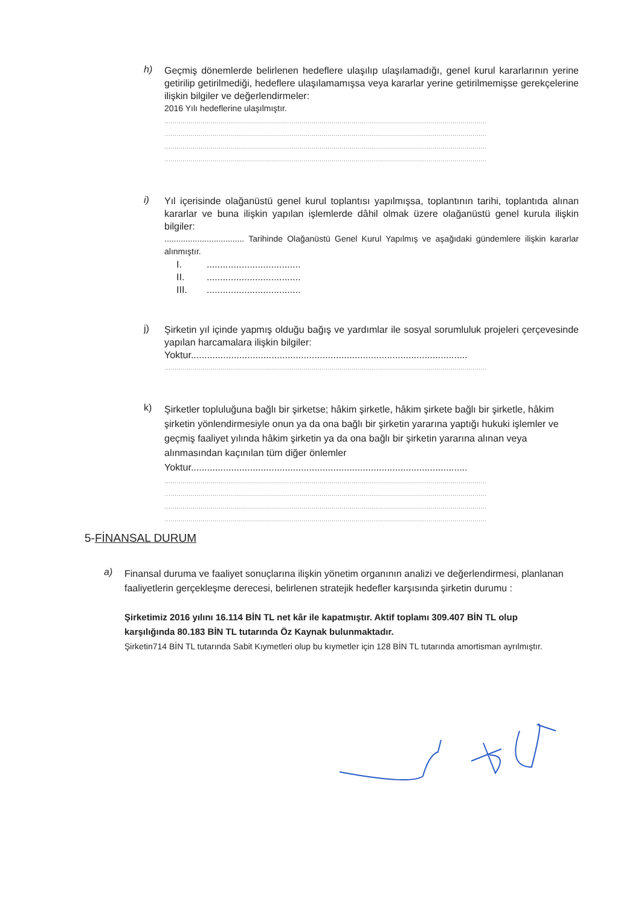h)
Geçmiş dönemlerde belirlenen hedeflere ulaşılıp ulaşılamadığı, genel kurul kararlarının yerine getirilip getirilmediği, hedeflere ulaşılamamışsa veya kararlar yerine getirilmemişse gerekçelerine ilişkin bilgiler ve değerlendirmeler:
2016 Yılı hedeflerine ulaşılmıştır.
................................................................................................................................................................
................................................................................................................................................................
................................................................................................................................................................
................................................................................................................................................................
i)
Yıl içerisinde olağanüstü genel kurul toplantısı yapılmışsa, toplantının tarihi, toplantıda alınan kararlar ve buna ilişkin yapılan işlemlerde dâhil olmak üzere olağanüstü genel kurula ilişkin bilgiler:
.................................. Tarihinde Olağanüstü Genel Kurul Yapılmış ve aşağıdaki gündemlere ilişkin kararlar alınmıştır.
I. ...................................
II. ...................................
III. ...................................
j)
Şirketin yıl içinde yapmış olduğu bağış ve yardımlar ile sosyal sorumluluk projeleri çerçevesinde yapılan harcamalara ilişkin bilgiler:
Yoktur.......................................................................................................
................................................................................................................................................................
k)
Şirketler topluluğuna bağlı bir şirketse; hâkim şirketle, hâkim şirkete bağlı bir şirketle, hâkim şirketin yönlendirmesiyle onun ya da ona bağlı bir şirketin yararına yaptığı hukuki işlemler ve geçmiş faaliyet yılında hâkim şirketin ya da ona bağlı bir şirketin yararına alınan veya alınmasından kaçınılan tüm diğer önlemler
Yoktur.......................................................................................................
................................................................................................................................................................
................................................................................................................................................................
................................................................................................................................................................
................................................................................................................................................................
5-FİNANSAL DURUM
a)
Finansal duruma ve faaliyet sonuçlarına ilişkin yönetim organının analizi ve değerlendirmesi, planlanan faaliyetlerin gerçekleşme derecesi, belirlenen stratejik hedefler karşısında şirketin durumu :
Şirketimiz 2016 yılını 16.114 BİN TL net kâr ile kapatmıştır. Aktif toplamı 309.407 BİN TL olup karşılığında 80.183 BİN TL tutarında Öz Kaynak bulunmaktadır.
Şirketin714 BİN TL tutarında Sabit Kıymetleri olup bu kıymetler için 128 BİN TL tutarında amortisman ayrılmıştır.